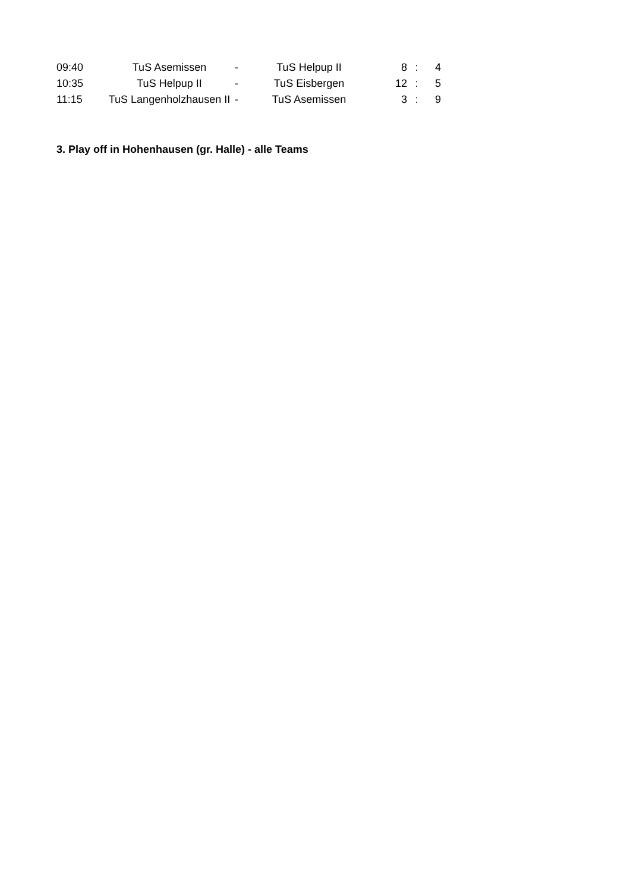| 09:40 | TuS Asemissen | - | TuS Helpup II | 8 | : | 4 |
| 10:35 | TuS Helpup II | - | TuS Eisbergen | 12 | : | 5 |
| 11:15 | TuS Langenholzhausen II | - | TuS Asemissen | 3 | : | 9 |
3. Play off in Hohenhausen (gr. Halle) - alle Teams